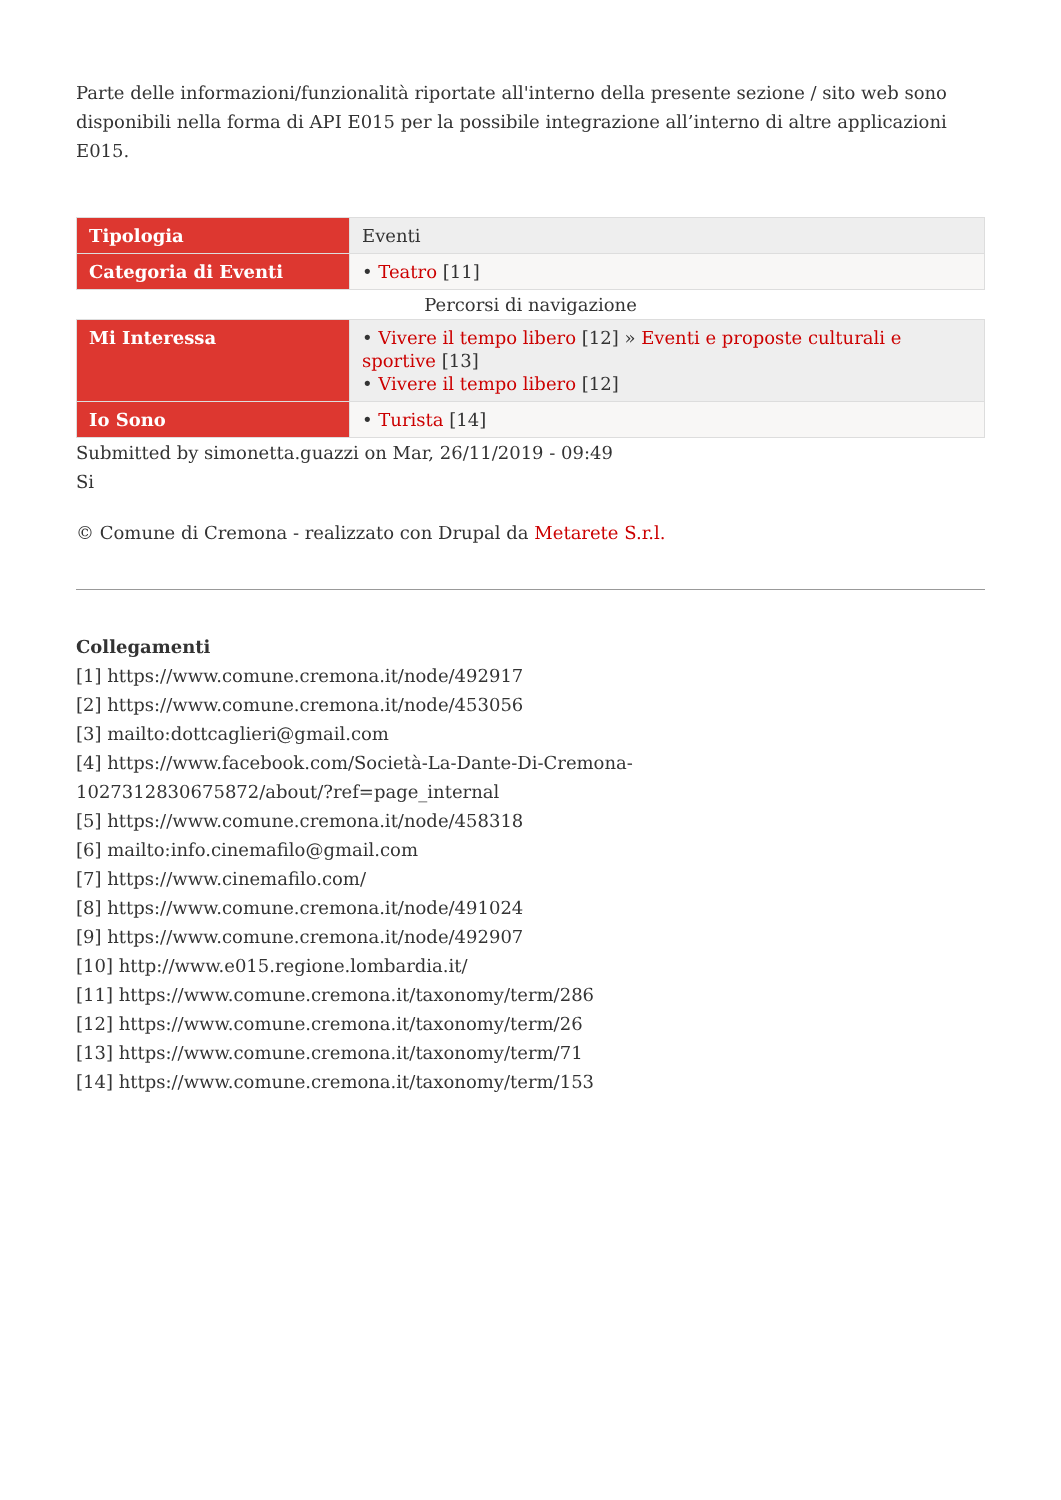Parte delle informazioni/funzionalità riportate all'interno della presente sezione / sito web sono disponibili nella forma di API E015 per la possibile integrazione all’interno di altre applicazioni E015.
| Tipologia | Eventi |
| Categoria di Eventi | • Teatro [11] |
Percorsi di navigazione
| Mi Interessa | • Vivere il tempo libero [12] » Eventi e proposte culturali e sportive [13] • Vivere il tempo libero [12] |
| Io Sono | • Turista [14] |
Submitted by simonetta.guazzi on Mar, 26/11/2019 - 09:49
Si
© Comune di Cremona - realizzato con Drupal da Metarete S.r.l.
Collegamenti
[1] https://www.comune.cremona.it/node/492917
[2] https://www.comune.cremona.it/node/453056
[3] mailto:dottcaglieri@gmail.com
[4] https://www.facebook.com/Società-La-Dante-Di-Cremona-
1027312830675872/about/?ref=page_internal
[5] https://www.comune.cremona.it/node/458318
[6] mailto:info.cinemafilo@gmail.com
[7] https://www.cinemafilo.com/
[8] https://www.comune.cremona.it/node/491024
[9] https://www.comune.cremona.it/node/492907
[10] http://www.e015.regione.lombardia.it/
[11] https://www.comune.cremona.it/taxonomy/term/286
[12] https://www.comune.cremona.it/taxonomy/term/26
[13] https://www.comune.cremona.it/taxonomy/term/71
[14] https://www.comune.cremona.it/taxonomy/term/153